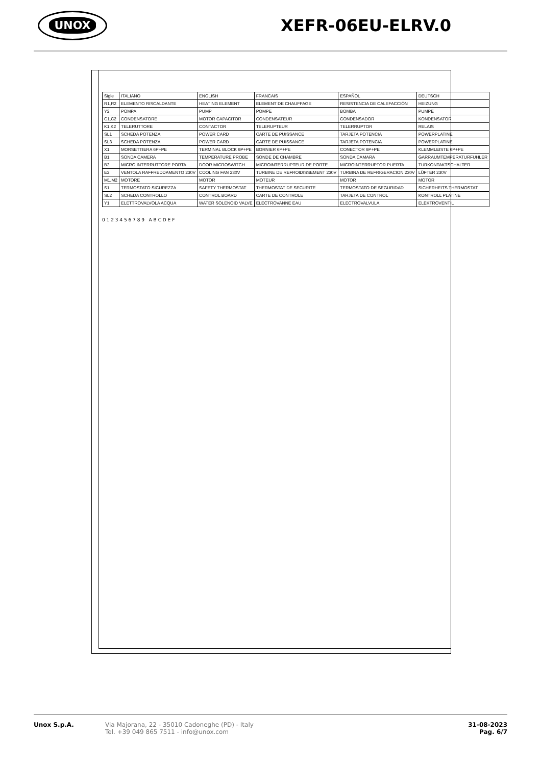UNOX
XEFR-06EU-ELRV.0
| Sigle | ITALIANO | ENGLISH | FRANCAIS | ESPAÑOL | DEUTSCH |
| --- | --- | --- | --- | --- | --- |
| R1,R2 | ELEMENTO RISCALDANTE | HEATING ELEMENT | ELEMENT DE CHAUFFAGE | RESISTENCIA DE CALEFACCIÓN | HEIZUNG |
| Y2 | POMPA | PUMP | POMPE | BOMBA | PUMPE |
| C1,C2 | CONDENSATORE | MOTOR CAPACITOR | CONDENSATEUR | CONDENSADOR | KONDENSATOR |
| K1,K2 | TELERUTTORE | CONTACTOR | TELERUPTEUR | TELERRUPTOR | RELAIS |
| SL1 | SCHEDA POTENZA | POWER CARD | CARTE DE PUISSANCE | TARJETA POTENCIA | POWERPLATINE |
| SL3 | SCHEDA POTENZA | POWER CARD | CARTE DE PUISSANCE | TARJETA POTENCIA | POWERPLATINE |
| X1 | MORSETTIERA 6P+PE | TERMINAL BLOCK 6P+PE | BORNIER 6P+PE | CONECTOR 6P+PE | KLEMMLEISTE 6P+PE |
| B1 | SONDA CAMERA | TEMPERATURE PROBE | SONDE DE CHAMBRE | SONDA CAMARA | GARRAUMTEMPERATURFUHLER |
| B2 | MICRO INTERRUTTORE PORTA | DOOR MICROSWITCH | MICROINTERRUPTEUR DE PORTE | MICROINTERRUPTOR PUERTA | TURKONTAKTSCHALTER |
| E2 | VENTOLA RAFFREDDAMENTO 230V | COOLING FAN 230V | TURBINE DE REFROIDISSEMENT 230V | TURBINA DE REFRIGERACION 230V | LÜFTER 230V |
| M1,M2 | MOTORE | MOTOR | MOTEUR | MOTOR | MOTOR |
| S1 | TERMOSTATO SICUREZZA | SAFETY THERMOSTAT | THERMOSTAT DE SECURITE | TERMOSTATO DE SEGURIDAD | SICHERHEITS THERMOSTAT |
| SL2 | SCHEDA CONTROLLO | CONTROL BOARD | CARTE DE CONTROLE | TARJETA DE CONTROL | KONTROLL PLATINE |
| Y1 | ELETTROVALVOLA ACQUA | WATER SOLENOID VALVE | ELECTROVANNE EAU | ELECTROVALVULA | ELEKTROVENTIL |
0 1 2 3 4 5 6 7 8 9 A B C D E F
Unox S.p.A. Via Majorana, 22 - 35010 Cadoneghe (PD) - Italy
Tel. +39 049 865 7511 - info@unox.com
31-08-2023
Pag. 6/7